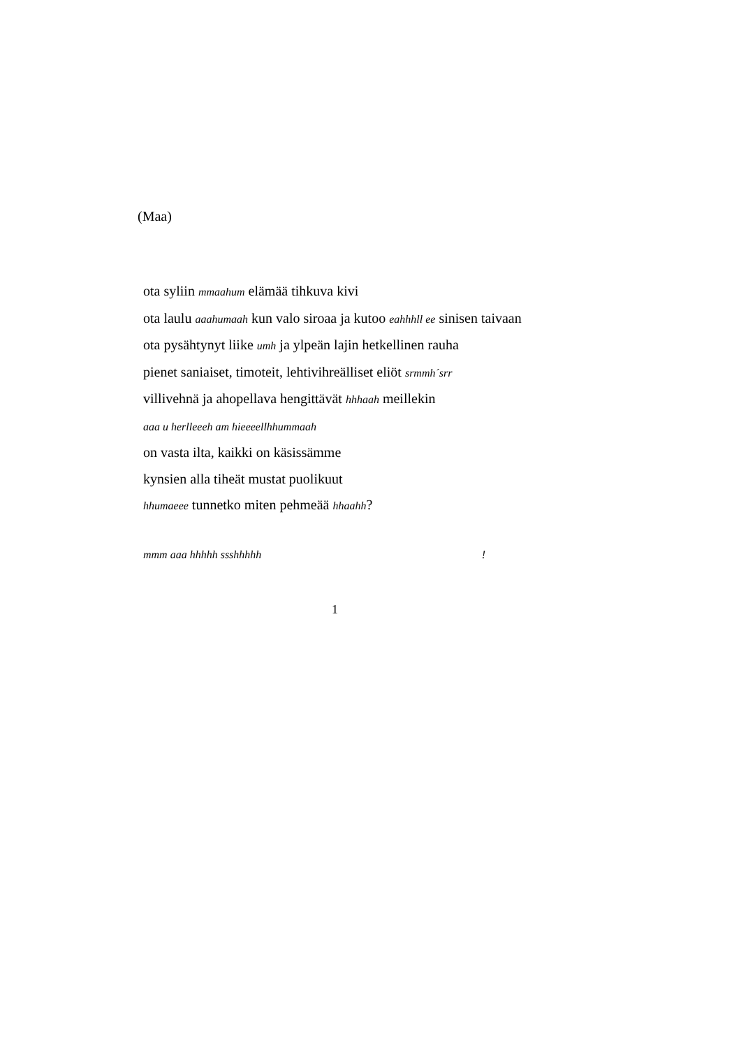(Maa)
ota syliin mmaahum elämää tihkuva kivi
ota laulu aaahumaah kun valo siroaa ja kutoo eahhhll ee sinisen taivaan
ota pysähtynyt liike umh ja ylpeän lajin hetkellinen rauha
pienet saniaiset, timoteit, lehtivihreälliset eliöt srmmh´srr
villivehnä ja ahopellava hengittävät hhhaah meillekin
aaa u herlleeeh am hieeeellhhummaah
on vasta ilta, kaikki on käsissämme
kynsien alla tiheät mustat puolikuut
hhumaeee tunnetko miten pehmeää hhaahh?
mmm aaa hhhhh ssshhhhh !
1